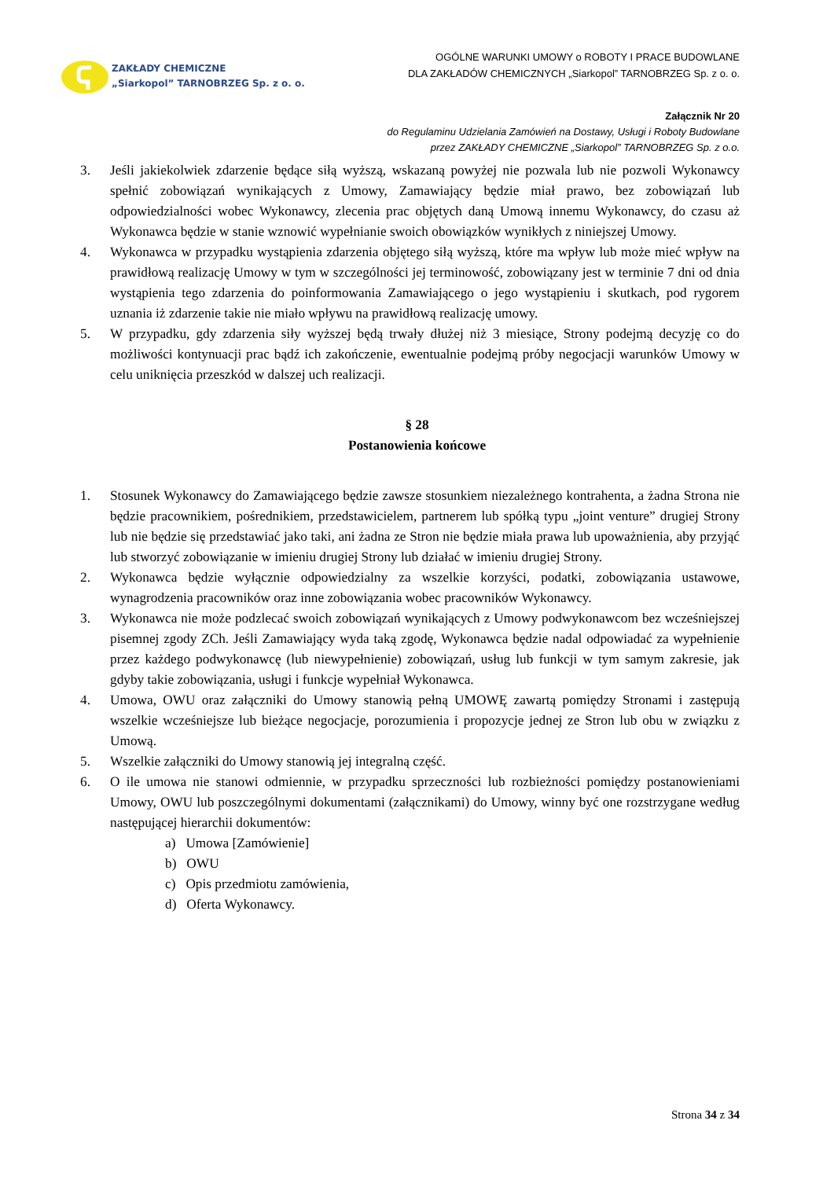ZAKŁADY CHEMICZNE
„Siarkopol” TARNOBRZEG Sp. z o. o.
OGÓLNE WARUNKI UMOWY o ROBOTY I PRACE BUDOWLANE
DLA ZAKŁADÓW CHEMICZNYCH „Siarkopol” TARNOBRZEG Sp. z o. o.
Załącznik Nr 20
do Regulaminu Udzielania Zamówień na Dostawy, Usługi i Roboty Budowlane
przez ZAKŁADY CHEMICZNE „Siarkopol” TARNOBRZEG Sp. z o.o.
3. Jeśli jakiekolwiek zdarzenie będące siłą wyższą, wskazaną powyżej nie pozwala lub nie pozwoli Wykonawcy spełnić zobowiązań wynikających z Umowy, Zamawiający będzie miał prawo, bez zobowiązań lub odpowiedzialności wobec Wykonawcy, zlecenia prac objętych daną Umową innemu Wykonawcy, do czasu aż Wykonawca będzie w stanie wznowić wypełnianie swoich obowiązków wynikłych z niniejszej Umowy.
4. Wykonawca w przypadku wystąpienia zdarzenia objętego siłą wyższą, które ma wpływ lub może mieć wpływ na prawidłową realizację Umowy w tym w szczególności jej terminowość, zobowiązany jest w terminie 7 dni od dnia wystąpienia tego zdarzenia do poinformowania Zamawiającego o jego wystąpieniu i skutkach, pod rygorem uznania iż zdarzenie takie nie miało wpływu na prawidłową realizację umowy.
5. W przypadku, gdy zdarzenia siły wyższej będą trwały dłużej niż 3 miesiące, Strony podejmą decyzję co do możliwości kontynuacji prac bądź ich zakończenie, ewentualnie podejmą próby negocjacji warunków Umowy w celu uniknięcia przeszkód w dalszej uch realizacji.
§ 28
Postanowienia końcowe
1. Stosunek Wykonawcy do Zamawiającego będzie zawsze stosunkiem niezależnego kontrahenta, a żadna Strona nie będzie pracownikiem, pośrednikiem, przedstawicielem, partnerem lub spółką typu „joint venture” drugiej Strony lub nie będzie się przedstawiać jako taki, ani żadna ze Stron nie będzie miała prawa lub upoważnienia, aby przyjąć lub stworzyć zobowiązanie w imieniu drugiej Strony lub działać w imieniu drugiej Strony.
2. Wykonawca będzie wyłącznie odpowiedzialny za wszelkie korzyści, podatki, zobowiązania ustawowe, wynagrodzenia pracowników oraz inne zobowiązania wobec pracowników Wykonawcy.
3. Wykonawca nie może podzlecać swoich zobowiązań wynikających z Umowy podwykonawcom bez wcześniejszej pisemnej zgody ZCh. Jeśli Zamawiający wyda taką zgodę, Wykonawca będzie nadal odpowiadać za wypełnienie przez każdego podwykonawcę (lub niewypełnienie) zobowiązań, usług lub funkcji w tym samym zakresie, jak gdyby takie zobowiązania, usługi i funkcje wypełniał Wykonawca.
4. Umowa, OWU oraz załączniki do Umowy stanowią pełną UMOWĘ zawartą pomiędzy Stronami i zastępują wszelkie wcześniejsze lub bieżące negocjacje, porozumienia i propozycje jednej ze Stron lub obu w związku z Umową.
5. Wszelkie załączniki do Umowy stanowią jej integralną część.
6. O ile umowa nie stanowi odmiennie, w przypadku sprzeczności lub rozbieżności pomiędzy postanowieniami Umowy, OWU lub poszczególnymi dokumentami (załącznikami) do Umowy, winny być one rozstrzygane według następującej hierarchii dokumentów:
a) Umowa [Zamówienie]
b) OWU
c) Opis przedmiotu zamówienia,
d) Oferta Wykonawcy.
Strona 34 z 34